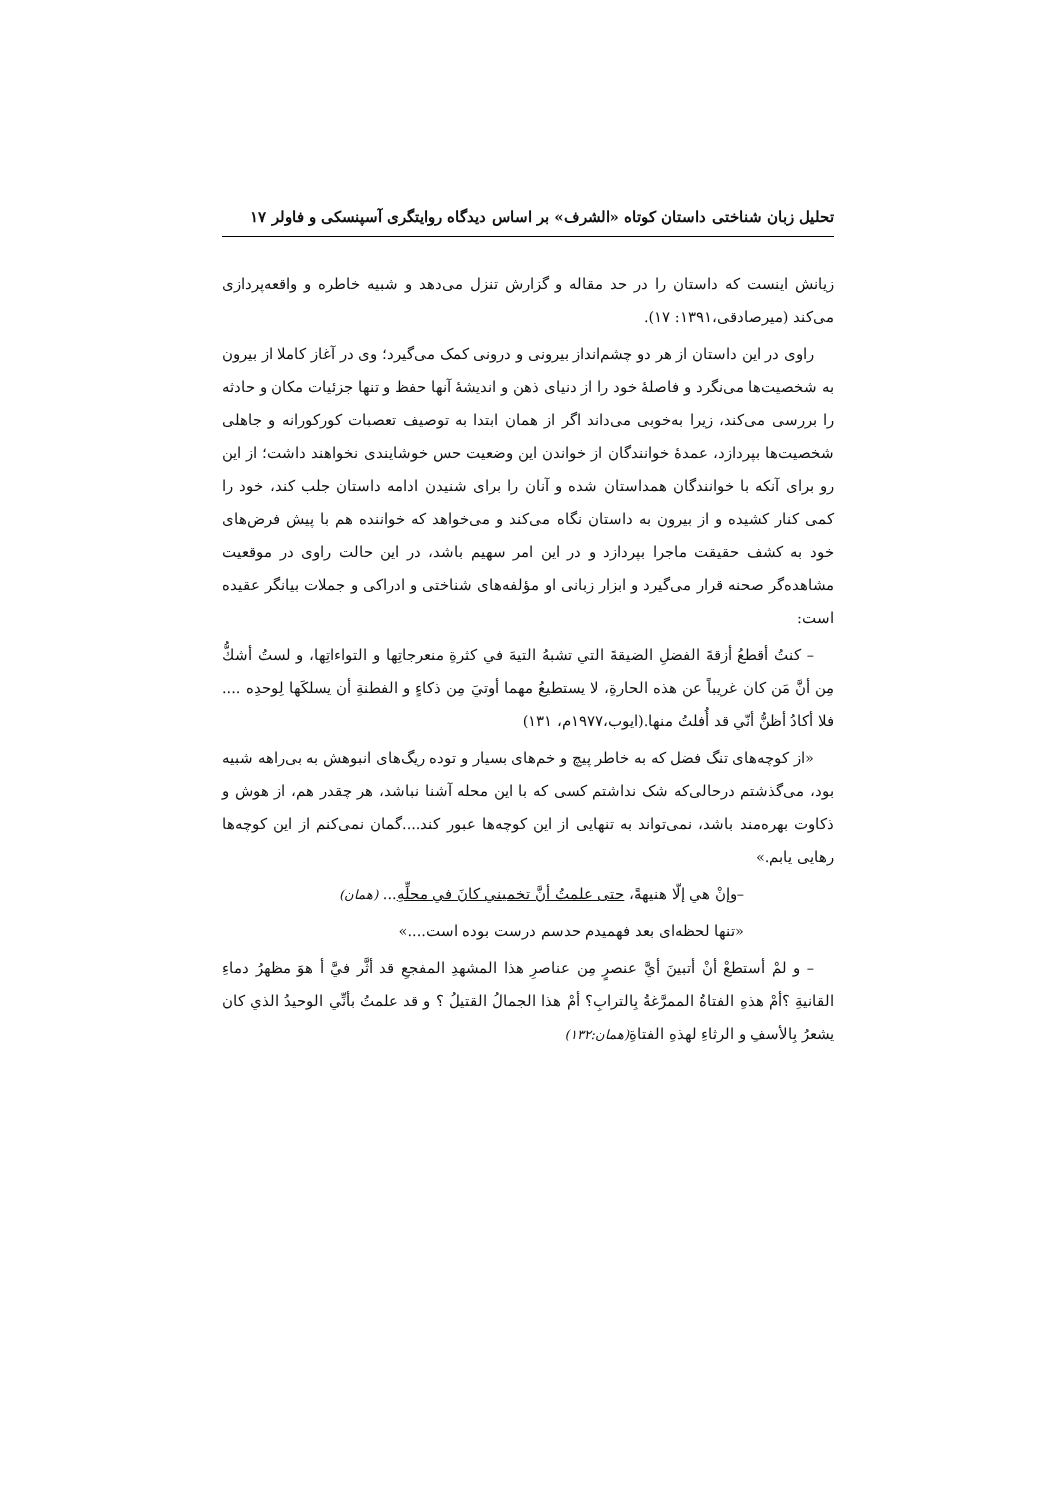تحلیل زبان شناختی داستان کوتاه «الشرف» بر اساس دیدگاه روایتگری آسپنسکی و فاولر ۱۷
زیانش اینست که داستان را در حد مقاله و گزارش تنزل می‌دهد و شبیه خاطره و واقعه‌پردازی می‌کند (میرصادقی،۱۳۹۱: ۱۷).
راوی در این داستان از هر دو چشم‌انداز بیرونی و درونی کمک می‌گیرد؛ وی در آغاز کاملا از بیرون به شخصیت‌ها می‌نگرد و فاصلهٔ خود را از دنیای ذهن و اندیشهٔ آنها حفظ و تنها جزئیات مکان و حادثه را بررسی می‌کند، زیرا به‌خوبی می‌داند اگر از همان ابتدا به توصیف تعصبات کورکورانه و جاهلی شخصیت‌ها بپردازد، عمدهٔ خوانندگان از خواندن این وضعیت حس خوشایندی نخواهند داشت؛ از این رو برای آنکه با خوانندگان همداستان شده و آنان را برای شنیدن ادامه داستان جلب کند، خود را کمی کنار کشیده و از بیرون به داستان نگاه می‌کند و می‌خواهد که خواننده هم با پیش فرض‌های خود به کشف حقیقت ماجرا بپردازد و در این امر سهیم باشد، در این حالت راوی در موقعیت مشاهده‌گر صحنه قرار می‌گیرد و ابزار زبانی او مؤلفه‌های شناختی و ادراکی و جملات بیانگر عقیده است:
– کنتُ أقطعُ أزقةَ الفضلِ الضیقةَ التي تشبهُ التیهَ في کثرةِ منعرجاتِها و التواءاتِها، و لستُ أشكُّ مِن أنَّ مَن کان غریباً عن هذه الحارةِ، لا یستطیعُ مهما أوتيَ مِن ذکاءٍ و الفطنةِ أن یسلکَها لِوحدِه .... فلا أکادُ أظنُّ أنّي قد أُفلتُ منها.(ایوب،۱۹۷۷م، ۱۳۱)
«از کوچه‌های تنگ فضل که به خاطر پیچ و خم‌های بسیار و توده ریگ‌های انبوهش به بی‌راهه شبیه بود، می‌گذشتم درحالی‌که شک نداشتم کسی که با این محله آشنا نباشد، هر چقدر هم، از هوش و ذکاوت بهره‌مند باشد، نمی‌تواند به تنهایی از این کوچه‌ها عبور کند....گمان نمی‌کنم از این کوچه‌ها رهایی یابم.»
–وإنْ هي إلّا هنیهةً، حتی علمتُ أنَّ تخمیني کانَ في محلِّهِ... (همان)
«تنها لحظه‌ای بعد فهمیدم حدسم درست بوده است....»
– و لمْ أستطعْ أنْ أتبینَ أيَّ عنصرٍ مِن عناصرِ هذا المشهدِ المفجعِ قد أثَّر فيَّ أ هوَ مظهرُ دماءِ القانیةِ ؟أمْ هذهِ الفتاةُ الممرَّغةُ بِالترابِ؟ أمْ هذا الجمالُ القتیلُ ؟ و قد علمتُ بأنِّي الوحیدُ الذي کان یشعرُ بِالأسفِ و الرثاءِ لهذهِ الفتاةِ(همان:۱۳۲)